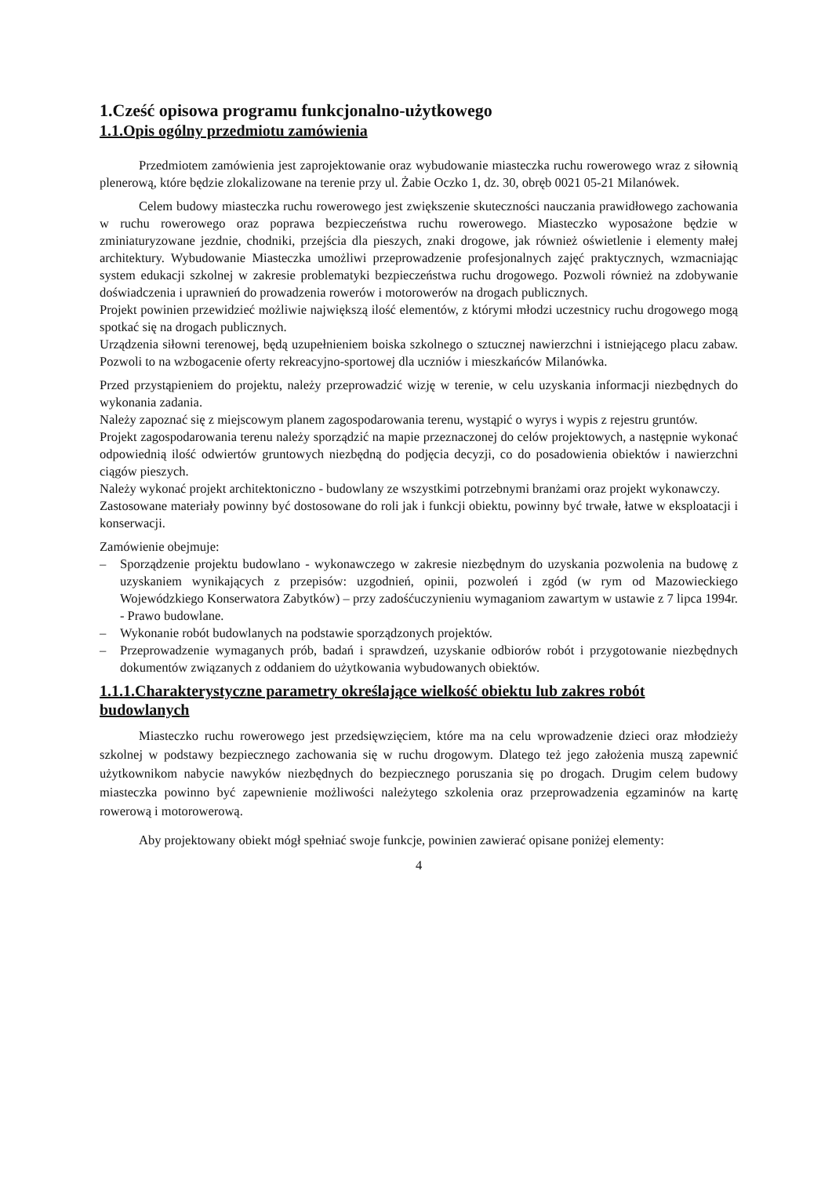1.Cześć opisowa programu funkcjonalno-użytkowego
1.1.Opis ogólny przedmiotu zamówienia
Przedmiotem zamówienia jest zaprojektowanie oraz wybudowanie miasteczka ruchu rowerowego wraz z siłownią plenerową, które będzie zlokalizowane na terenie przy ul. Żabie Oczko 1, dz. 30, obręb 0021 05-21 Milanówek.
Celem budowy miasteczka ruchu rowerowego jest zwiększenie skuteczności nauczania prawidłowego zachowania w ruchu rowerowego oraz poprawa bezpieczeństwa ruchu rowerowego. Miasteczko wyposażone będzie w zminiaturyzowane jezdnie, chodniki, przejścia dla pieszych, znaki drogowe, jak również oświetlenie i elementy małej architektury. Wybudowanie Miasteczka umożliwi przeprowadzenie profesjonalnych zajęć praktycznych, wzmacniając system edukacji szkolnej w zakresie problematyki bezpieczeństwa ruchu drogowego. Pozwoli również na zdobywanie doświadczenia i uprawnień do prowadzenia rowerów i motorowerów na drogach publicznych.
Projekt powinien przewidzieć możliwie największą ilość elementów, z którymi młodzi uczestnicy ruchu drogowego mogą spotkać się na drogach publicznych.
Urządzenia siłowni terenowej, będą uzupełnieniem boiska szkolnego o sztucznej nawierzchni i istniejącego placu zabaw. Pozwoli to na wzbogacenie oferty rekreacyjno-sportowej dla uczniów i mieszkańców Milanówka.
Przed przystąpieniem do projektu, należy przeprowadzić wizję w terenie, w celu uzyskania informacji niezbędnych do wykonania zadania.
Należy zapoznać się z miejscowym planem zagospodarowania terenu, wystąpić o wyrys i wypis z rejestru gruntów.
Projekt zagospodarowania terenu należy sporządzić na mapie przeznaczonej do celów projektowych, a następnie wykonać odpowiednią ilość odwiertów gruntowych niezbędną do podjęcia decyzji, co do posadowienia obiektów i nawierzchni ciągów pieszych.
Należy wykonać projekt architektoniczno - budowlany ze wszystkimi potrzebnymi branżami oraz projekt wykonawczy.
Zastosowane materiały powinny być dostosowane do roli jak i funkcji obiektu, powinny być trwałe, łatwe w eksploatacji i konserwacji.
Zamówienie obejmuje:
– Sporządzenie projektu budowlano - wykonawczego w zakresie niezbędnym do uzyskania pozwolenia na budowę z uzyskaniem wynikających z przepisów: uzgodnień, opinii, pozwoleń i zgód (w rym od Mazowieckiego Wojewódzkiego Konserwatora Zabytków) – przy zadośćuczynieniu wymaganiom zawartym w ustawie z 7 lipca 1994r. - Prawo budowlane.
– Wykonanie robót budowlanych na podstawie sporządzonych projektów.
– Przeprowadzenie wymaganych prób, badań i sprawdzeń, uzyskanie odbiorów robót i przygotowanie niezbędnych dokumentów związanych z oddaniem do użytkowania wybudowanych obiektów.
1.1.1.Charakterystyczne parametry określające wielkość obiektu lub zakres robót budowlanych
Miasteczko ruchu rowerowego jest przedsięwzięciem, które ma na celu wprowadzenie dzieci oraz młodzieży szkolnej w podstawy bezpiecznego zachowania się w ruchu drogowym. Dlatego też jego założenia muszą zapewnić użytkownikom nabycie nawyków niezbędnych do bezpiecznego poruszania się po drogach. Drugim celem budowy miasteczka powinno być zapewnienie możliwości należytego szkolenia oraz przeprowadzenia egzaminów na kartę rowerową i motorowerową.
Aby projektowany obiekt mógł spełniać swoje funkcje, powinien zawierać opisane poniżej elementy:
4